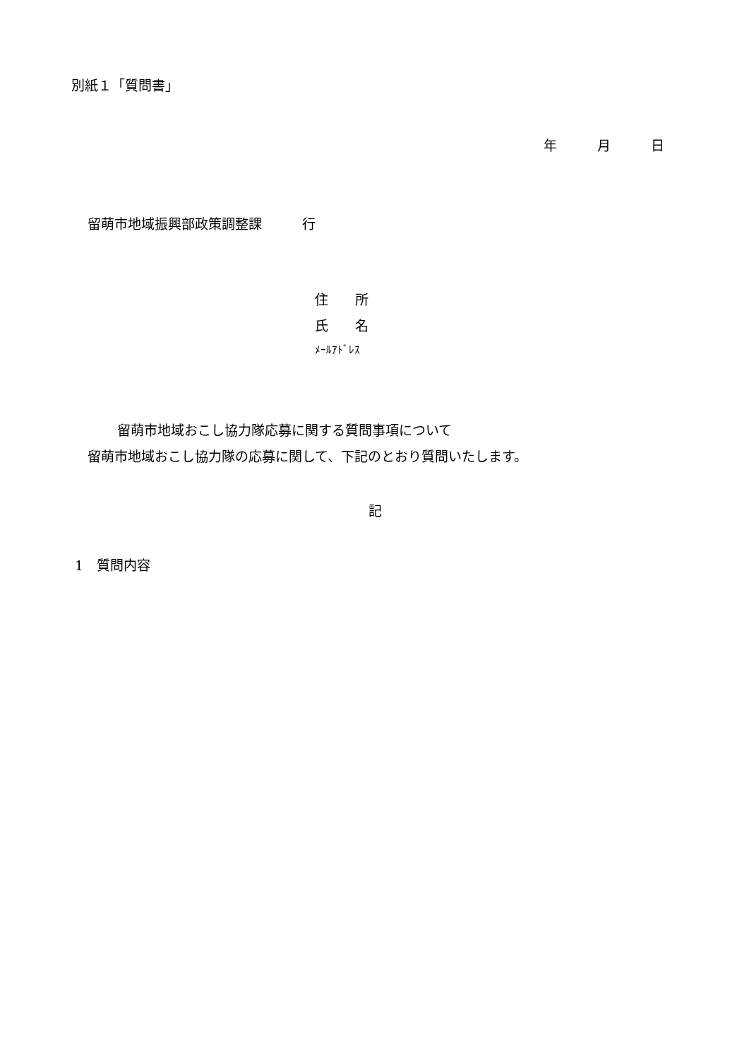別紙１「質問書」
年　　　月　　　日
留萌市地域振興部政策調整課　　　行
住　　所
氏　　名
ﾒｰﾙｱﾄﾞﾚｽ
留萌市地域おこし協力隊応募に関する質問事項について
留萌市地域おこし協力隊の応募に関して、下記のとおり質問いたします。
記
1　質問内容